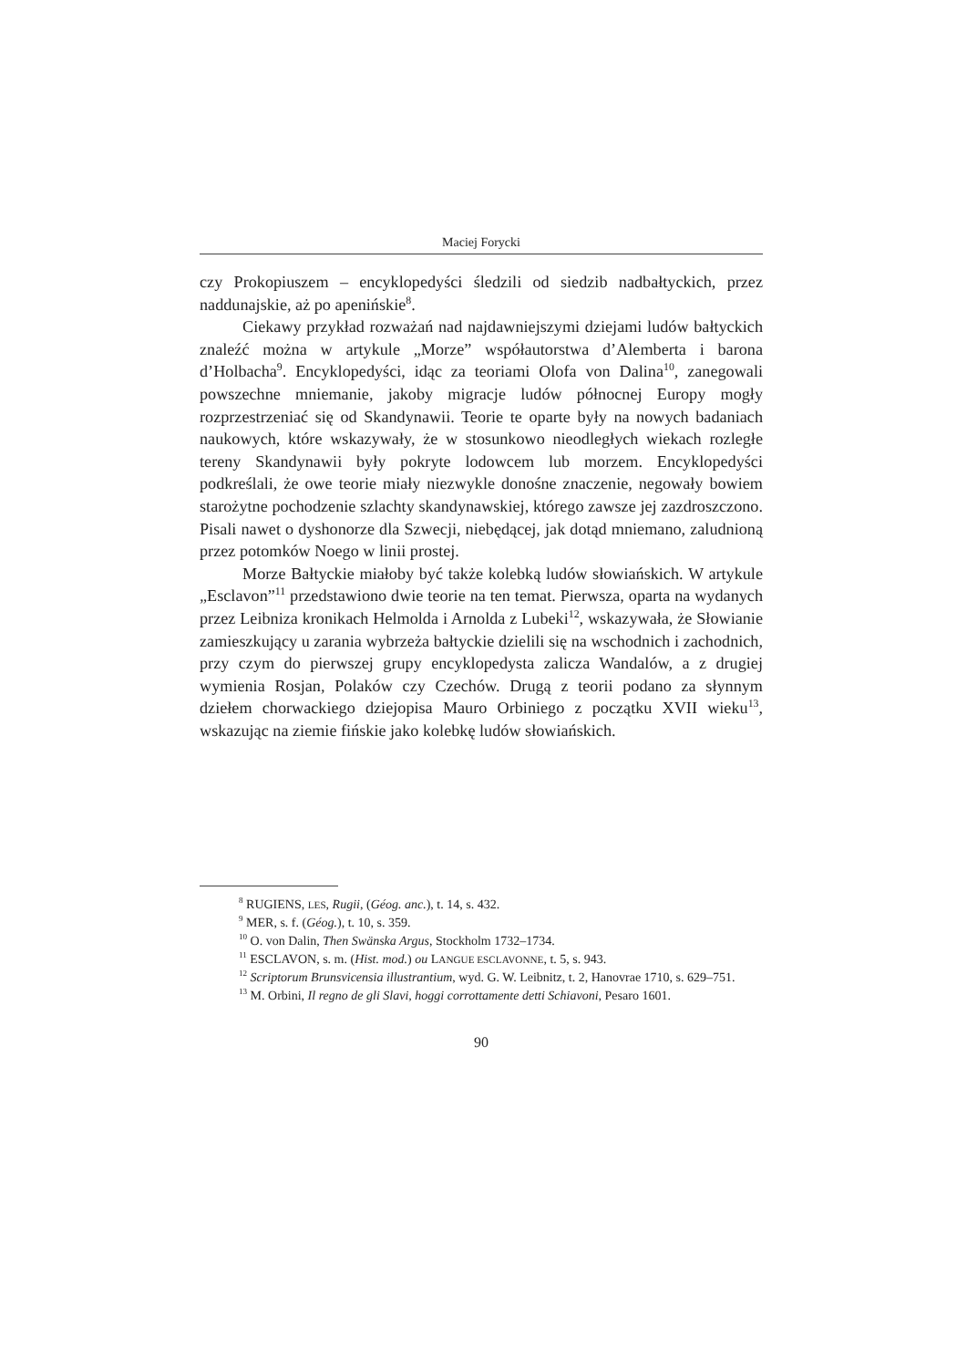Maciej Forycki
czy Prokopiuszem – encyklopedyści śledzili od siedzib nadbałtyckich, przez naddunajskie, aż po apenińskie<sup>8</sup>.
Ciekawy przykład rozważań nad najdawniejszymi dziejami ludów bałtyckich znaleźć można w artykule „Morze” współautorstwa d’Alemberta i barona d’Holbacha<sup>9</sup>. Encyklopedyści, idąc za teoriami Olofa von Dalina<sup>10</sup>, zanegowali powszechne mniemanie, jakoby migracje ludów północnej Europy mogły rozprzestrzeniać się od Skandynawii. Teorie te oparte były na nowych badaniach naukowych, które wskazywały, że w stosunkowo nieodległych wiekach rozległe tereny Skandynawii były pokryte lodowcem lub morzem. Encyklopedyści podkreślali, że owe teorie miały niezwykle donośne znaczenie, negowały bowiem starożytne pochodzenie szlachty skandynawskiej, którego zawsze jej zazdroszczono. Pisali nawet o dyshonorze dla Szwecji, niebędącej, jak dotąd mniemano, zaludnioną przez potomków Noego w linii prostej.
Morze Bałtyckie miałoby być także kolebką ludów słowiańskich. W artykule „Esclavon”<sup>11</sup> przedstawiono dwie teorie na ten temat. Pierwsza, oparta na wydanych przez Leibniza kronikach Helmolda i Arnolda z Lubeki<sup>12</sup>, wskazywała, że Słowianie zamieszkujący u zarania wybrzeża bałtyckie dzielili się na wschodnich i zachodnich, przy czym do pierwszej grupy encyklopedysta zalicza Wandalów, a z drugiej wymienia Rosjan, Polaków czy Czechów. Drugą z teorii podano za słynnym dziełem chorwackiego dziejopisa Mauro Orbiniego z początku XVII wieku<sup>13</sup>, wskazując na ziemie fińskie jako kolebkę ludów słowiańskich.
<sup>8</sup> RUGIENS, LES, Rugii, (Géog. anc.), t. 14, s. 432.
<sup>9</sup> MER, s. f. (Géog.), t. 10, s. 359.
<sup>10</sup> O. von Dalin, Then Swänska Argus, Stockholm 1732–1734.
<sup>11</sup> ESCLAVON, s. m. (Hist. mod.) ou LANGUE ESCLAVONNE, t. 5, s. 943.
<sup>12</sup> Scriptorum Brunsvicensia illustrantium, wyd. G. W. Leibnitz, t. 2, Hanovrae 1710, s. 629–751.
<sup>13</sup> M. Orbini, Il regno de gli Slavi, hoggi corrottamente detti Schiavoni, Pesaro 1601.
90